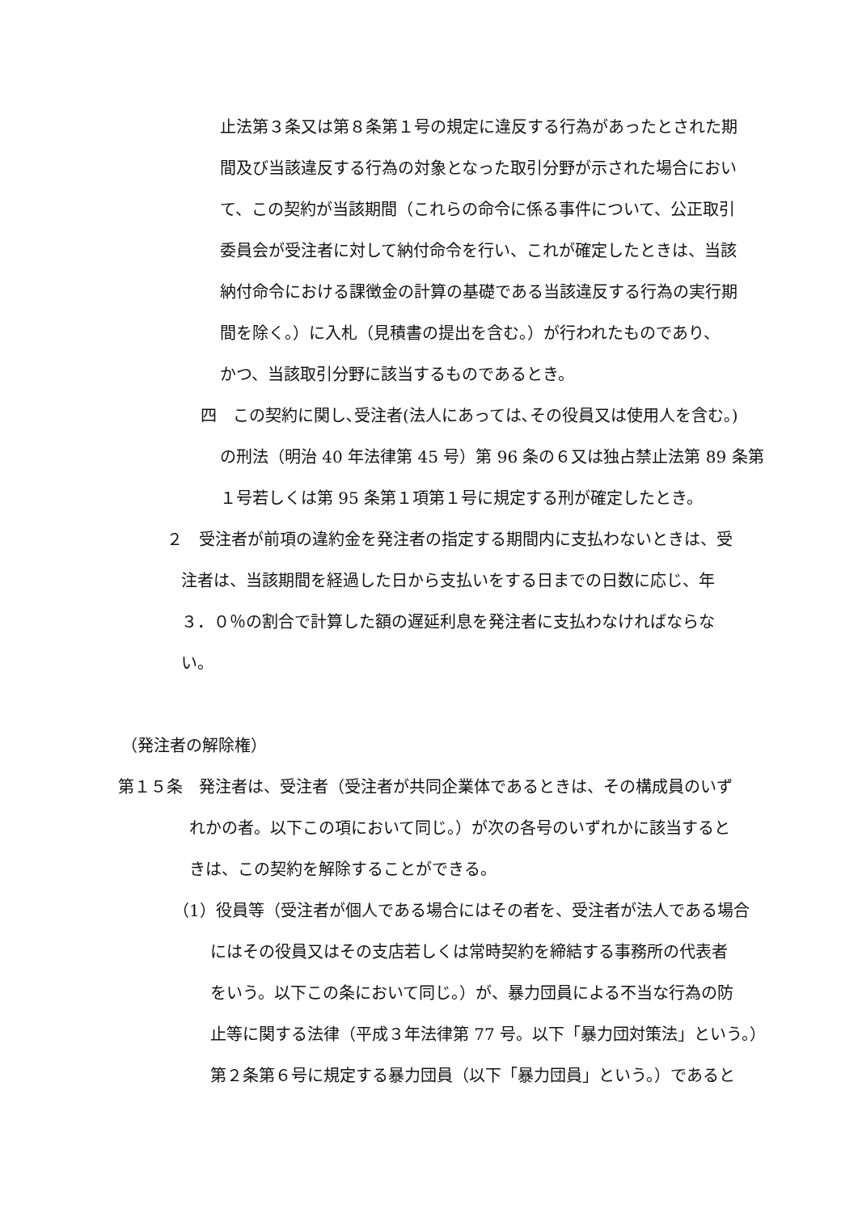止法第３条又は第８条第１号の規定に違反する行為があったとされた期
間及び当該違反する行為の対象となった取引分野が示された場合におい
て、この契約が当該期間（これらの命令に係る事件について、公正取引
委員会が受注者に対して納付命令を行い、これが確定したときは、当該
納付命令における課徴金の計算の基礎である当該違反する行為の実行期
間を除く。）に入札（見積書の提出を含む。）が行われたものであり、
かつ、当該取引分野に該当するものであるとき。
四　この契約に関し､受注者(法人にあっては､その役員又は使用人を含む｡)
の刑法（明治 40 年法律第 45 号）第 96 条の６又は独占禁止法第 89 条第
１号若しくは第 95 条第１項第１号に規定する刑が確定したとき。
２　受注者が前項の違約金を発注者の指定する期間内に支払わないときは、受
注者は、当該期間を経過した日から支払いをする日までの日数に応じ、年
３．０％の割合で計算した額の遅延利息を発注者に支払わなければならな
い。
（発注者の解除権）
第１５条　発注者は、受注者（受注者が共同企業体であるときは、その構成員のいず
れかの者。以下この項において同じ。）が次の各号のいずれかに該当すると
きは、この契約を解除することができる。
（1）役員等（受注者が個人である場合にはその者を、受注者が法人である場合
にはその役員又はその支店若しくは常時契約を締結する事務所の代表者
をいう。以下この条において同じ。）が、暴力団員による不当な行為の防
止等に関する法律（平成３年法律第 77 号。以下「暴力団対策法」という。）
第２条第６号に規定する暴力団員（以下「暴力団員」という。）であると